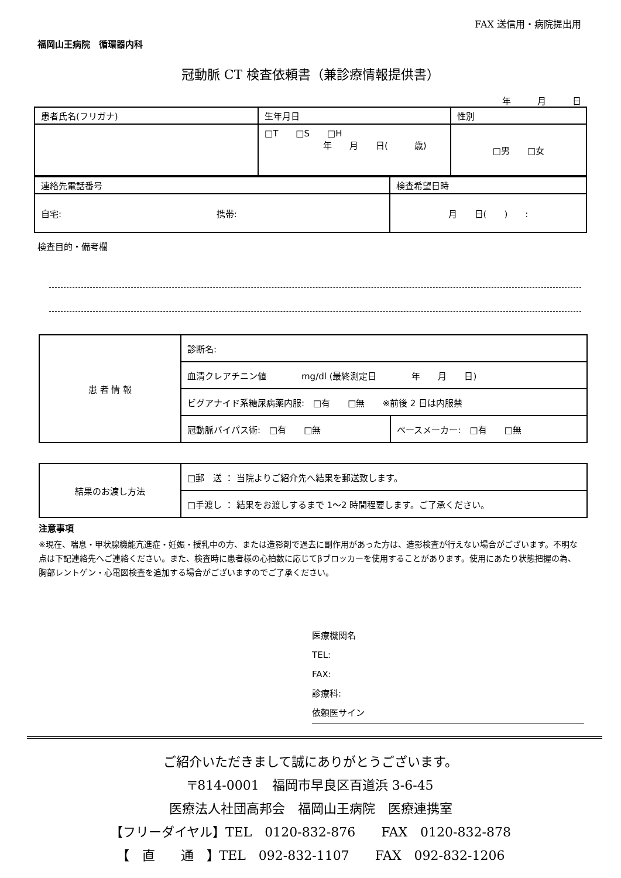FAX 送信用・病院提出用
福岡山王病院　循環器内科
冠動脈 CT 検査依頼書（兼診療情報提供書）
年 月 日
| 患者氏名(フリガナ) | 生年月日 | 性別 |
| | □T □S □H 年 月 日( 歳) | □男 □女 |
| 連絡先電話番号 | 検査希望日時 |
| 自宅: 携帯: | 月 日( ) : |
検査目的・備考欄
| 患 者 情 報 | 診断名: | |
| | 血清クレアチニン値 mg/dl (最終測定日 年 月 日) | |
| | ビグアナイド系糖尿病薬内服: □有 □無 ※前後 2 日は内服禁 | |
| | 冠動脈バイパス術: □有 □無 | ペースメーカー: □有 □無 |
| 結果のお渡し方法 | □郵 送 ： 当院よりご紹介先へ結果を郵送致します。 |
| | □手渡し ： 結果をお渡しするまで 1～2 時間程要します。ご了承ください。 |
注意事項
※現在、喘息・甲状腺機能亢進症・妊娠・授乳中の方、または造影剤で過去に副作用があった方は、造影検査が行えない場合がございます。不明な点は下記連絡先へご連絡ください。また、検査時に患者様の心拍数に応じてβブロッカーを使用することがあります。使用にあたり状態把握の為、胸部レントゲン・心電図検査を追加する場合がございますのでご了承ください。
医療機関名
TEL:
FAX:
診療科:
依頼医サイン
ご紹介いただきまして誠にありがとうございます。
〒814-0001　福岡市早良区百道浜 3-6-45
医療法人社団高邦会　福岡山王病院　医療連携室
【フリーダイヤル】TEL　0120-832-876　　FAX　0120-832-878
【　直　　通　】TEL　092-832-1107　　FAX　092-832-1206